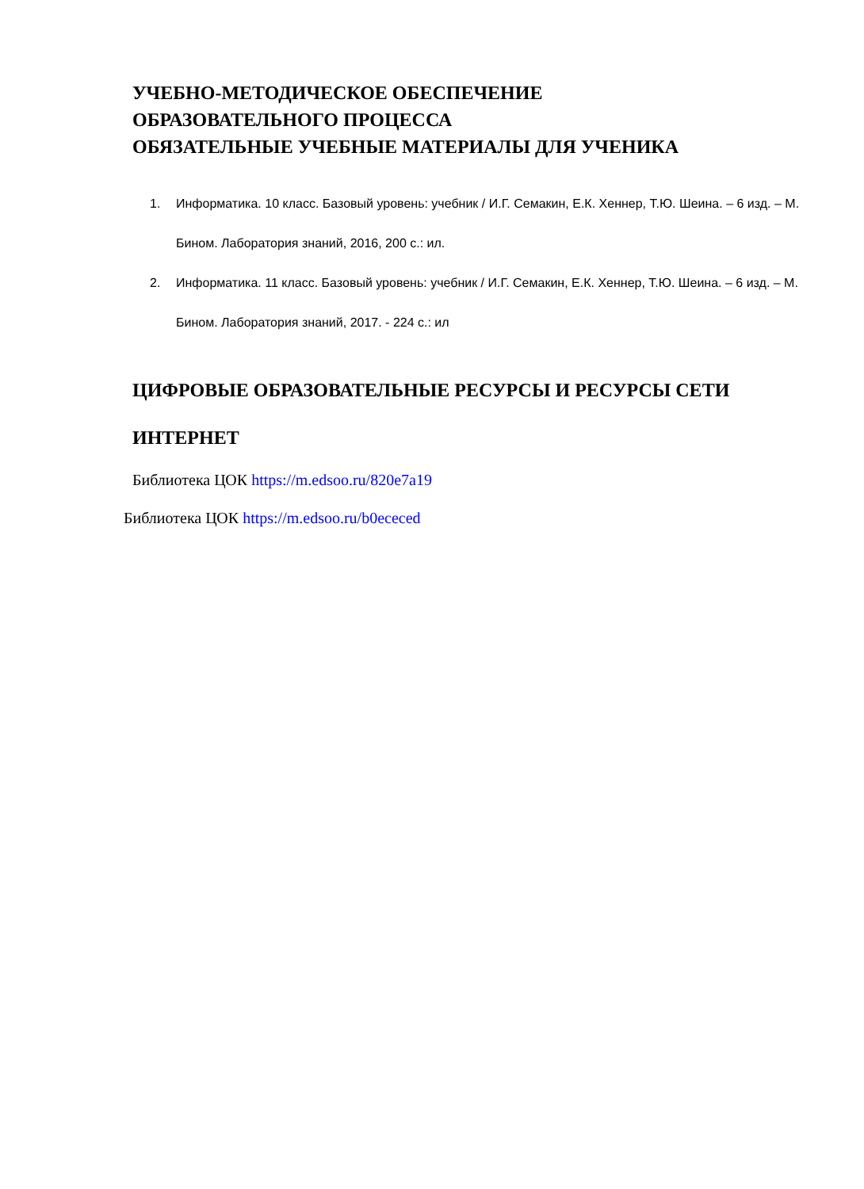УЧЕБНО-МЕТОДИЧЕСКОЕ ОБЕСПЕЧЕНИЕ
ОБРАЗОВАТЕЛЬНОГО ПРОЦЕССА
ОБЯЗАТЕЛЬНЫЕ УЧЕБНЫЕ МАТЕРИАЛЫ ДЛЯ УЧЕНИКА
1. Информатика. 10 класс. Базовый уровень: учебник / И.Г. Семакин, Е.К. Хеннер, Т.Ю. Шеина. – 6 изд. – М. Бином. Лаборатория знаний, 2016, 200 с.: ил.
2. Информатика. 11 класс. Базовый уровень: учебник / И.Г. Семакин, Е.К. Хеннер, Т.Ю. Шеина. – 6 изд. – М. Бином. Лаборатория знаний, 2017. - 224 с.: ил
ЦИФРОВЫЕ ОБРАЗОВАТЕЛЬНЫЕ РЕСУРСЫ И РЕСУРСЫ СЕТИ ИНТЕРНЕТ
Библиотека ЦОК https://m.edsoo.ru/820e7a19
Библиотека ЦОК https://m.edsoo.ru/b0ececed